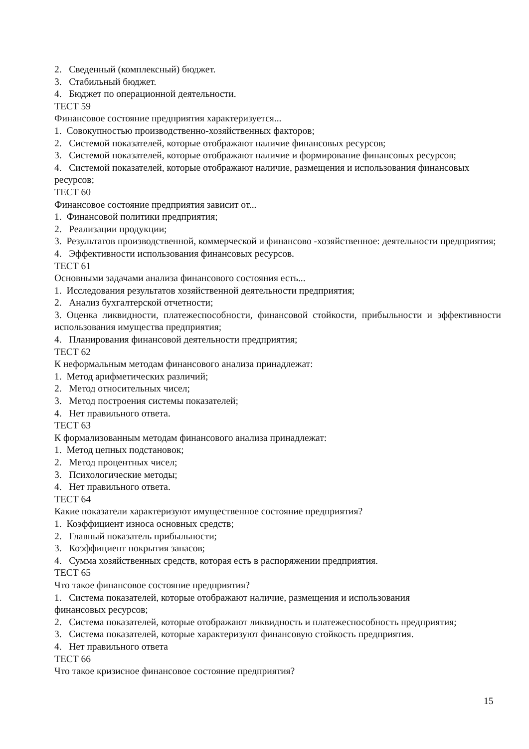2. Сведенный (комплексный) бюджет.
3. Стабильный бюджет.
4. Бюджет по операционной деятельности.
ТЕСТ 59
Финансовое состояние предприятия характеризуется...
1. Совокупностью производственно-хозяйственных факторов;
2. Системой показателей, которые отображают наличие финансовых ресурсов;
3. Системой показателей, которые отображают наличие и формирование финансовых ресурсов;
4. Системой показателей, которые отображают наличие, размещения и использования финансовых ресурсов;
ТЕСТ 60
Финансовое состояние предприятия зависит от...
1. Финансовой политики предприятия;
2. Реализации продукции;
3. Результатов производственной, коммерческой и финансово -хозяйственное: деятельности предприятия;
4. Эффективности использования финансовых ресурсов.
ТЕСТ 61
Основными задачами анализа финансового состояния есть...
1. Исследования результатов хозяйственной деятельности предприятия;
2. Анализ бухгалтерской отчетности;
3. Оценка ликвидности, платежеспособности, финансовой стойкости, прибыльности и эффективности использования имущества предприятия;
4. Планирования финансовой деятельности предприятия;
ТЕСТ 62
К неформальным методам финансового анализа принадлежат:
1. Метод арифметических различий;
2. Метод относительных чисел;
3. Метод построения системы показателей;
4. Нет правильного ответа.
ТЕСТ 63
К формализованным методам финансового анализа принадлежат:
1. Метод цепных подстановок;
2. Метод процентных чисел;
3. Психологические методы;
4. Нет правильного ответа.
ТЕСТ 64
Какие показатели характеризуют имущественное состояние предприятия?
1. Коэффициент износа основных средств;
2. Главный показатель прибыльности;
3. Коэффициент покрытия запасов;
4. Сумма хозяйственных средств, которая есть в распоряжении предприятия.
ТЕСТ 65
Что такое финансовое состояние предприятия?
1. Система показателей, которые отображают наличие, размещения и использования
финансовых ресурсов;
2. Система показателей, которые отображают ликвидность и платежеспособность предприятия;
3. Система показателей, которые характеризуют финансовую стойкость предприятия.
4. Нет правильного ответа
ТЕСТ 66
Что такое кризисное финансовое состояние предприятия?
15